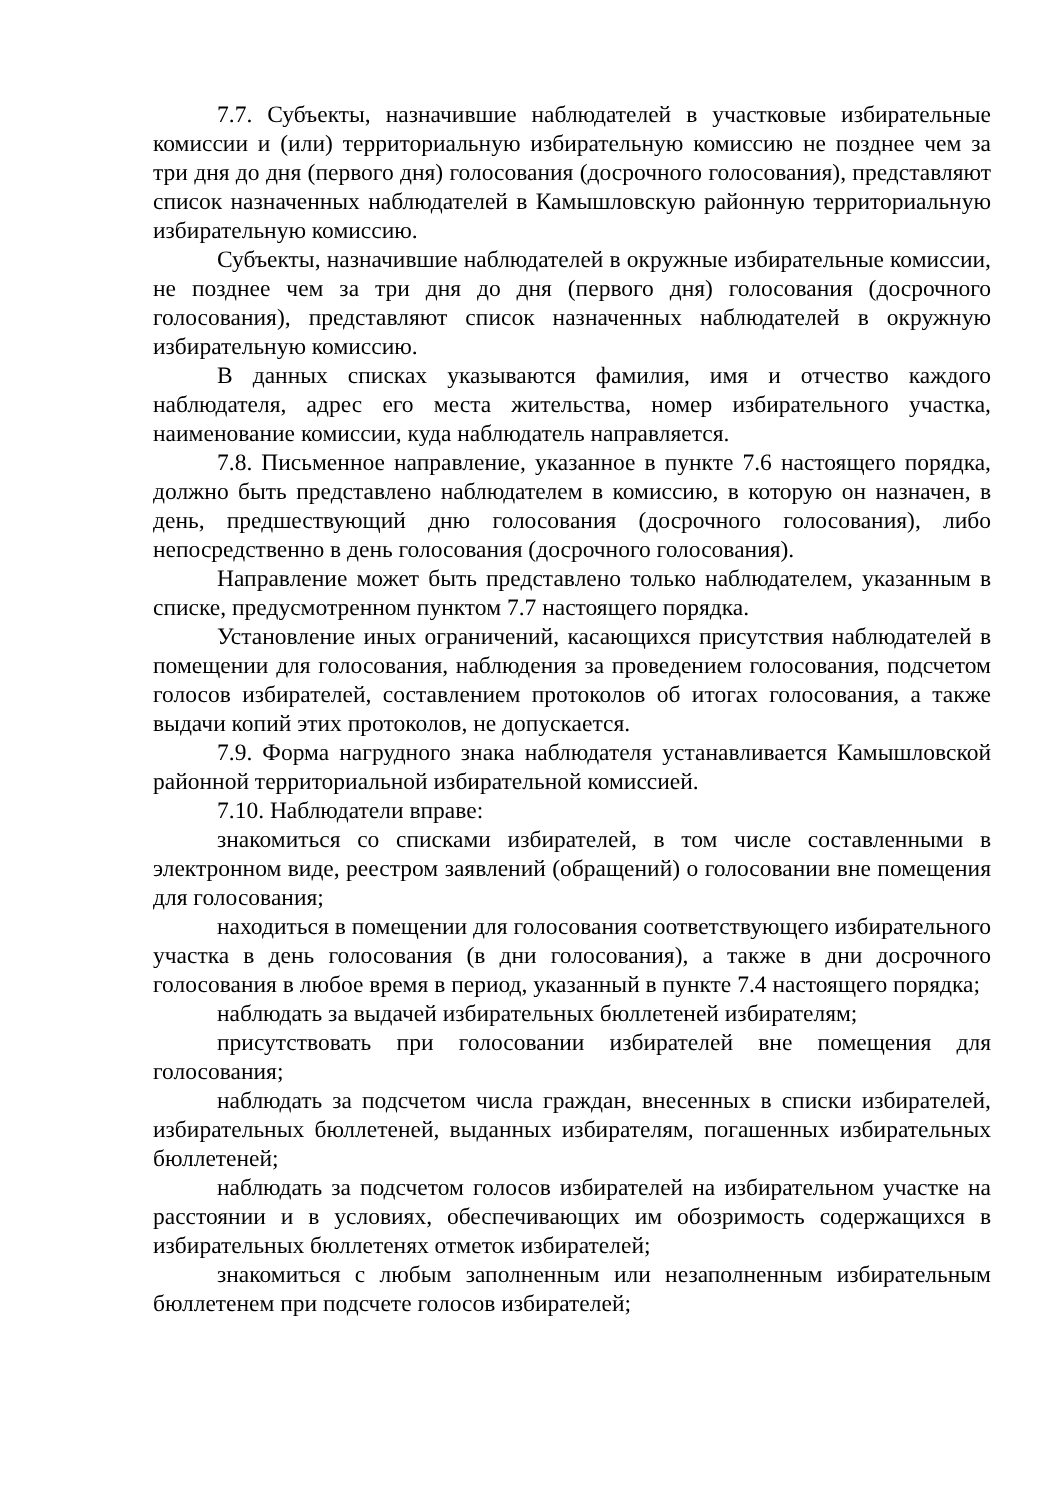7.7. Субъекты, назначившие наблюдателей в участковые избирательные комиссии и (или) территориальную избирательную комиссию не позднее чем за три дня до дня (первого дня) голосования (досрочного голосования), представляют список назначенных наблюдателей в Камышловскую районную территориальную избирательную комиссию.
Субъекты, назначившие наблюдателей в окружные избирательные комиссии, не позднее чем за три дня до дня (первого дня) голосования (досрочного голосования), представляют список назначенных наблюдателей в окружную избирательную комиссию.
В данных списках указываются фамилия, имя и отчество каждого наблюдателя, адрес его места жительства, номер избирательного участка, наименование комиссии, куда наблюдатель направляется.
7.8. Письменное направление, указанное в пункте 7.6 настоящего порядка, должно быть представлено наблюдателем в комиссию, в которую он назначен, в день, предшествующий дню голосования (досрочного голосования), либо непосредственно в день голосования (досрочного голосования).
Направление может быть представлено только наблюдателем, указанным в списке, предусмотренном пунктом 7.7 настоящего порядка.
Установление иных ограничений, касающихся присутствия наблюдателей в помещении для голосования, наблюдения за проведением голосования, подсчетом голосов избирателей, составлением протоколов об итогах голосования, а также выдачи копий этих протоколов, не допускается.
7.9. Форма нагрудного знака наблюдателя устанавливается Камышловской районной территориальной избирательной комиссией.
7.10. Наблюдатели вправе:
знакомиться со списками избирателей, в том числе составленными в электронном виде, реестром заявлений (обращений) о голосовании вне помещения для голосования;
находиться в помещении для голосования соответствующего избирательного участка в день голосования (в дни голосования), а также в дни досрочного голосования в любое время в период, указанный в пункте 7.4 настоящего порядка;
наблюдать за выдачей избирательных бюллетеней избирателям;
присутствовать при голосовании избирателей вне помещения для голосования;
наблюдать за подсчетом числа граждан, внесенных в списки избирателей, избирательных бюллетеней, выданных избирателям, погашенных избирательных бюллетеней;
наблюдать за подсчетом голосов избирателей на избирательном участке на расстоянии и в условиях, обеспечивающих им обозримость содержащихся в избирательных бюллетенях отметок избирателей;
знакомиться с любым заполненным или незаполненным избирательным бюллетенем при подсчете голосов избирателей;